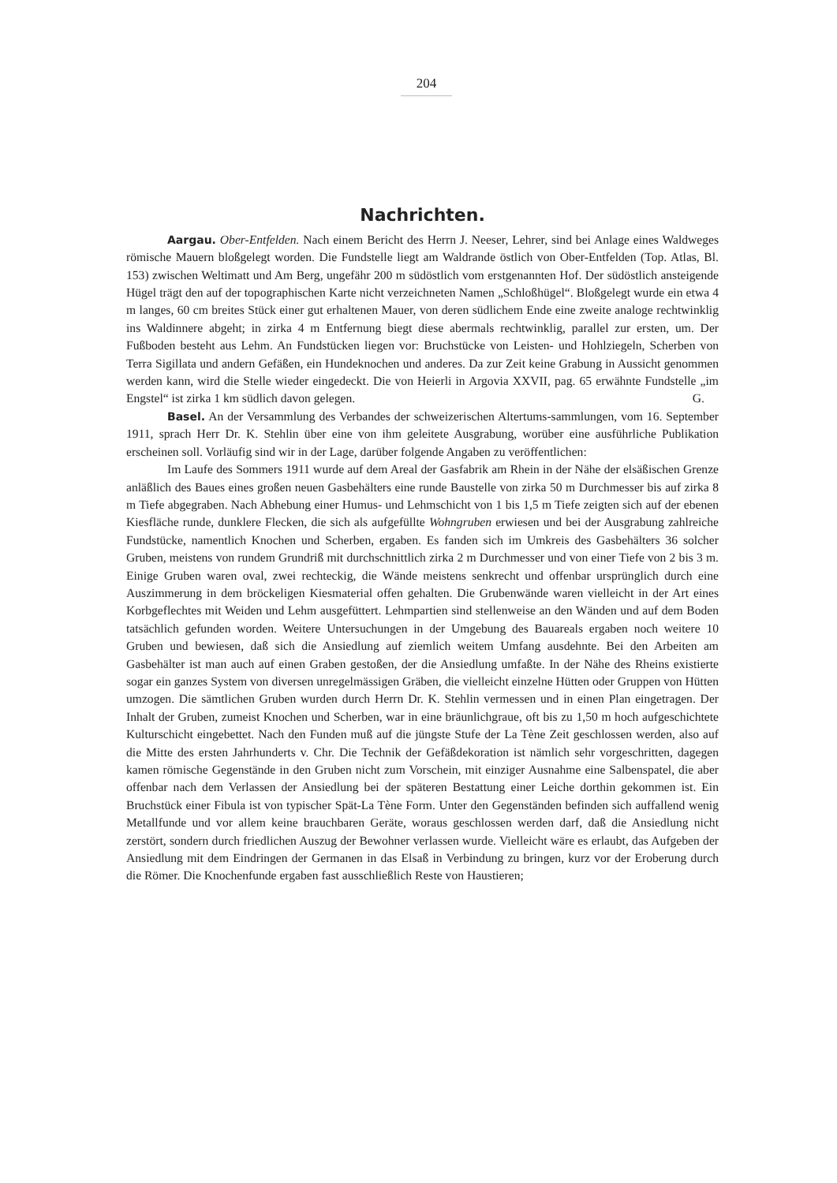204
Nachrichten.
Aargau. Ober-Entfelden. Nach einem Bericht des Herrn J. Neeser, Lehrer, sind bei Anlage eines Waldweges römische Mauern bloßgelegt worden. Die Fundstelle liegt am Waldrande östlich von Ober-Entfelden (Top. Atlas, Bl. 153) zwischen Weltimatt und Am Berg, ungefähr 200 m südöstlich vom erstgenannten Hof. Der südöstlich ansteigende Hügel trägt den auf der topographischen Karte nicht verzeichneten Namen „Schloßhügel“. Bloßgelegt wurde ein etwa 4 m langes, 60 cm breites Stück einer gut erhaltenen Mauer, von deren südlichem Ende eine zweite analoge rechtwinklig ins Waldinnere abgeht; in zirka 4 m Entfernung biegt diese abermals rechtwinklig, parallel zur ersten, um. Der Fußboden besteht aus Lehm. An Fundstücken liegen vor: Bruchstücke von Leisten- und Hohlziegeln, Scherben von Terra Sigillata und andern Gefäßen, ein Hundeknochen und anderes. Da zur Zeit keine Grabung in Aussicht genommen werden kann, wird die Stelle wieder eingedeckt. Die von Heierli in Argovia XXVII, pag. 65 erwähnte Fundstelle „im Engstel“ ist zirka 1 km südlich davon gelegen. G.
Basel. An der Versammlung des Verbandes der schweizerischen Altertums-sammlungen, vom 16. September 1911, sprach Herr Dr. K. Stehlin über eine von ihm geleitete Ausgrabung, worüber eine ausführliche Publikation erscheinen soll. Vorläufig sind wir in der Lage, darüber folgende Angaben zu veröffentlichen:
Im Laufe des Sommers 1911 wurde auf dem Areal der Gasfabrik am Rhein in der Nähe der elsäßischen Grenze anläßlich des Baues eines großen neuen Gasbehälters eine runde Baustelle von zirka 50 m Durchmesser bis auf zirka 8 m Tiefe abgegraben. Nach Abhebung einer Humus- und Lehmschicht von 1 bis 1,5 m Tiefe zeigten sich auf der ebenen Kiesfläche runde, dunklere Flecken, die sich als aufgefüllte Wohngruben erwiesen und bei der Ausgrabung zahlreiche Fundstücke, namentlich Knochen und Scherben, ergaben. Es fanden sich im Umkreis des Gasbehälters 36 solcher Gruben, meistens von rundem Grundriß mit durchschnittlich zirka 2 m Durchmesser und von einer Tiefe von 2 bis 3 m. Einige Gruben waren oval, zwei rechteckig, die Wände meistens senkrecht und offenbar ursprünglich durch eine Auszimmerung in dem bröckeligen Kiesmaterial offen gehalten. Die Grubenwände waren vielleicht in der Art eines Korbgeflechtes mit Weiden und Lehm ausgefüttert. Lehmpartien sind stellenweise an den Wänden und auf dem Boden tatsächlich gefunden worden. Weitere Untersuchungen in der Umgebung des Bauareals ergaben noch weitere 10 Gruben und bewiesen, daß sich die Ansiedlung auf ziemlich weitem Umfang ausdehnte. Bei den Arbeiten am Gasbehälter ist man auch auf einen Graben gestoßen, der die Ansiedlung umfaßte. In der Nähe des Rheins existierte sogar ein ganzes System von diversen unregelmässigen Gräben, die vielleicht einzelne Hütten oder Gruppen von Hütten umzogen. Die sämtlichen Gruben wurden durch Herrn Dr. K. Stehlin vermessen und in einen Plan eingetragen. Der Inhalt der Gruben, zumeist Knochen und Scherben, war in eine bräunlichgraue, oft bis zu 1,50 m hoch aufgeschichtete Kulturschicht eingebettet. Nach den Funden muß auf die jüngste Stufe der La Tène Zeit geschlossen werden, also auf die Mitte des ersten Jahrhunderts v. Chr. Die Technik der Gefäßdekoration ist nämlich sehr vorgeschritten, dagegen kamen römische Gegenstände in den Gruben nicht zum Vorschein, mit einziger Ausnahme eine Salbenspatel, die aber offenbar nach dem Verlassen der Ansiedlung bei der späteren Bestattung einer Leiche dorthin gekommen ist. Ein Bruchstück einer Fibula ist von typischer Spät-La Tène Form. Unter den Gegenständen befinden sich auffallend wenig Metallfunde und vor allem keine brauchbaren Geräte, woraus geschlossen werden darf, daß die Ansiedlung nicht zerstört, sondern durch friedlichen Auszug der Bewohner verlassen wurde. Vielleicht wäre es erlaubt, das Aufgeben der Ansiedlung mit dem Eindringen der Germanen in das Elsaß in Verbindung zu bringen, kurz vor der Eroberung durch die Römer. Die Knochenfunde ergaben fast ausschließlich Reste von Haustieren;